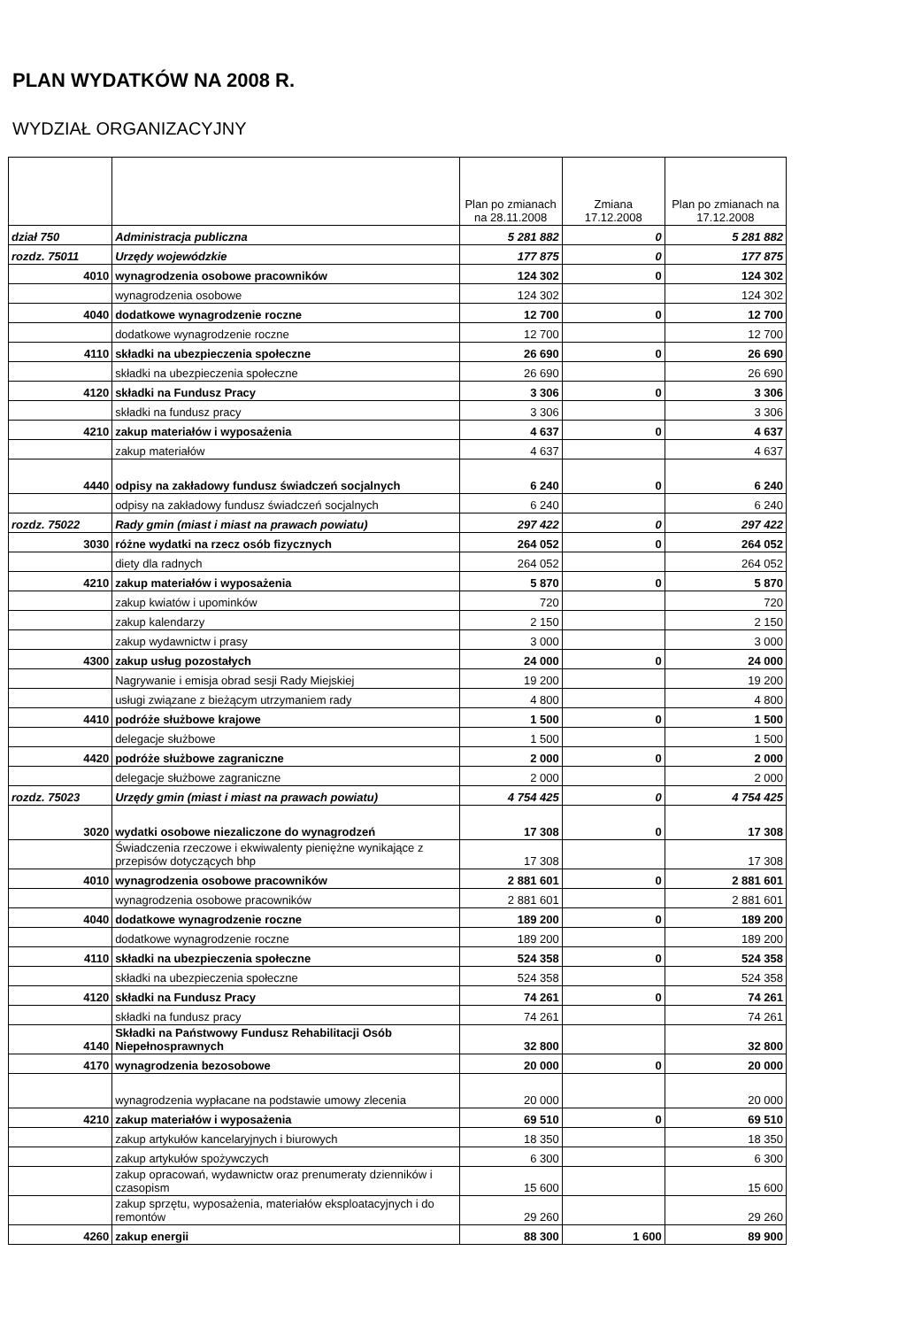PLAN WYDATKÓW NA 2008 R.
WYDZIAŁ ORGANIZACYJNY
| | | Plan po zmianach na 28.11.2008 | Zmiana 17.12.2008 | Plan po zmianach na 17.12.2008 |
| --- | --- | --- | --- | --- |
| dział 750 | Administracja publiczna | 5 281 882 | 0 | 5 281 882 |
| rozdz. 75011 | Urzędy wojewódzkie | 177 875 | 0 | 177 875 |
| 4010 | wynagrodzenia osobowe pracowników | 124 302 | 0 | 124 302 |
| | wynagrodzenia osobowe | 124 302 | | 124 302 |
| 4040 | dodatkowe wynagrodzenie roczne | 12 700 | 0 | 12 700 |
| | dodatkowe wynagrodzenie roczne | 12 700 | | 12 700 |
| 4110 | składki na ubezpieczenia społeczne | 26 690 | 0 | 26 690 |
| | składki na ubezpieczenia społeczne | 26 690 | | 26 690 |
| 4120 | składki na Fundusz Pracy | 3 306 | 0 | 3 306 |
| | składki na fundusz pracy | 3 306 | | 3 306 |
| 4210 | zakup materiałów i wyposażenia | 4 637 | 0 | 4 637 |
| | zakup materiałów | 4 637 | | 4 637 |
| 4440 | odpisy na zakładowy fundusz świadczeń socjalnych | 6 240 | 0 | 6 240 |
| | odpisy na zakładowy fundusz świadczeń socjalnych | 6 240 | | 6 240 |
| rozdz. 75022 | Rady gmin (miast i miast na prawach powiatu) | 297 422 | 0 | 297 422 |
| 3030 | różne wydatki na rzecz osób fizycznych | 264 052 | 0 | 264 052 |
| | diety dla radnych | 264 052 | | 264 052 |
| 4210 | zakup materiałów i wyposażenia | 5 870 | 0 | 5 870 |
| | zakup kwiatów i upominków | 720 | | 720 |
| | zakup kalendarzy | 2 150 | | 2 150 |
| | zakup wydawnictw i prasy | 3 000 | | 3 000 |
| 4300 | zakup usług pozostałych | 24 000 | 0 | 24 000 |
| | Nagrywanie i emisja obrad sesji Rady Miejskiej | 19 200 | | 19 200 |
| | usługi związane z bieżącym utrzymaniem rady | 4 800 | | 4 800 |
| 4410 | podróże służbowe krajowe | 1 500 | 0 | 1 500 |
| | delegacje służbowe | 1 500 | | 1 500 |
| 4420 | podróże służbowe zagraniczne | 2 000 | 0 | 2 000 |
| | delegacje służbowe zagraniczne | 2 000 | | 2 000 |
| rozdz. 75023 | Urzędy gmin (miast i miast na prawach powiatu) | 4 754 425 | 0 | 4 754 425 |
| 3020 | wydatki osobowe niezaliczone do wynagrodzeń | 17 308 | 0 | 17 308 |
| | Świadczenia rzeczowe i ekwiwalenty pieniężne wynikające z przepisów dotyczących bhp | 17 308 | | 17 308 |
| 4010 | wynagrodzenia osobowe pracowników | 2 881 601 | 0 | 2 881 601 |
| | wynagrodzenia osobowe pracowników | 2 881 601 | | 2 881 601 |
| 4040 | dodatkowe wynagrodzenie roczne | 189 200 | 0 | 189 200 |
| | dodatkowe wynagrodzenie roczne | 189 200 | | 189 200 |
| 4110 | składki na ubezpieczenia społeczne | 524 358 | 0 | 524 358 |
| | składki na ubezpieczenia społeczne | 524 358 | | 524 358 |
| 4120 | składki na Fundusz Pracy | 74 261 | 0 | 74 261 |
| | składki na fundusz pracy | 74 261 | | 74 261 |
| 4140 | Składki na Państwowy Fundusz Rehabilitacji Osób Niepełnosprawnych | 32 800 | | 32 800 |
| 4170 | wynagrodzenia bezosobowe | 20 000 | 0 | 20 000 |
| | wynagrodzenia wypłacane na podstawie umowy zlecenia | 20 000 | | 20 000 |
| 4210 | zakup materiałów i wyposażenia | 69 510 | 0 | 69 510 |
| | zakup artykułów kancelaryjnych i biurowych | 18 350 | | 18 350 |
| | zakup artykułów spożywczych | 6 300 | | 6 300 |
| | zakup opracowań, wydawnictw oraz prenumeraty dzienników i czasopism | 15 600 | | 15 600 |
| | zakup sprzętu, wyposażenia, materiałów eksploatacyjnych i do remontów | 29 260 | | 29 260 |
| 4260 | zakup energii | 88 300 | 1 600 | 89 900 |